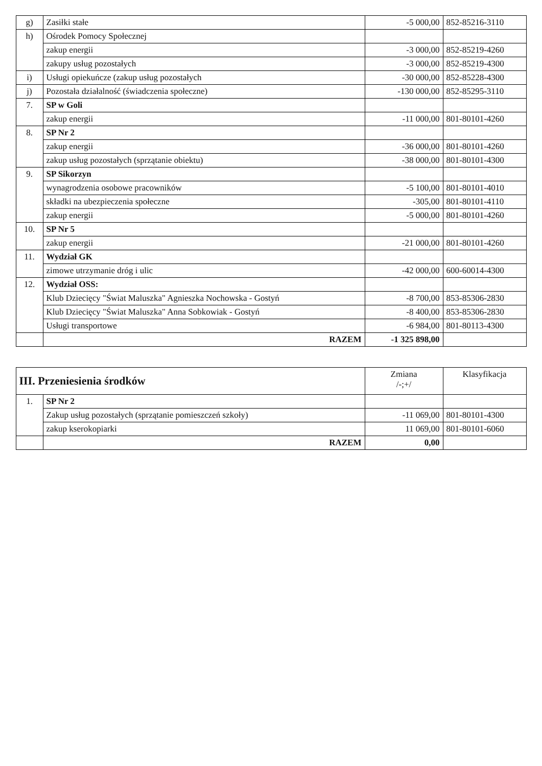| g) | Zasiłki stałe | -5 000,00 | 852-85216-3110 |
| h) | Ośrodek Pomocy Społecznej | | |
| | zakup energii | -3 000,00 | 852-85219-4260 |
| | zakupy usług pozostałych | -3 000,00 | 852-85219-4300 |
| i) | Usługi opiekuńcze (zakup usług pozostałych | -30 000,00 | 852-85228-4300 |
| j) | Pozostała działalność (świadczenia społeczne) | -130 000,00 | 852-85295-3110 |
| 7. | SP w Goli | | |
| | zakup energii | -11 000,00 | 801-80101-4260 |
| 8. | SP Nr 2 | | |
| | zakup energii | -36 000,00 | 801-80101-4260 |
| | zakup usług pozostałych (sprzątanie obiektu) | -38 000,00 | 801-80101-4300 |
| 9. | SP Sikorzyn | | |
| | wynagrodzenia osobowe pracowników | -5 100,00 | 801-80101-4010 |
| | składki na ubezpieczenia społeczne | -305,00 | 801-80101-4110 |
| | zakup energii | -5 000,00 | 801-80101-4260 |
| 10. | SP Nr 5 | | |
| | zakup energii | -21 000,00 | 801-80101-4260 |
| 11. | Wydział GK | | |
| | zimowe utrzymanie dróg i ulic | -42 000,00 | 600-60014-4300 |
| 12. | Wydział OSS: | | |
| | Klub Dziecięcy "Świat Maluszka" Agnieszka Nochowska - Gostyń | -8 700,00 | 853-85306-2830 |
| | Klub Dziecięcy "Świat Maluszka" Anna Sobkowiak - Gostyń | -8 400,00 | 853-85306-2830 |
| | Usługi transportowe | -6 984,00 | 801-80113-4300 |
| | RAZEM | -1 325 898,00 | |
| III. Przeniesienia środków | | Zmiana /-;+/ | Klasyfikacja |
| --- | --- | --- | --- |
| 1. | SP Nr 2 | | |
| | Zakup usług pozostałych (sprzątanie pomieszczeń szkoły) | -11 069,00 | 801-80101-4300 |
| | zakup kserokopiarki | 11 069,00 | 801-80101-6060 |
| | RAZEM | 0,00 | |